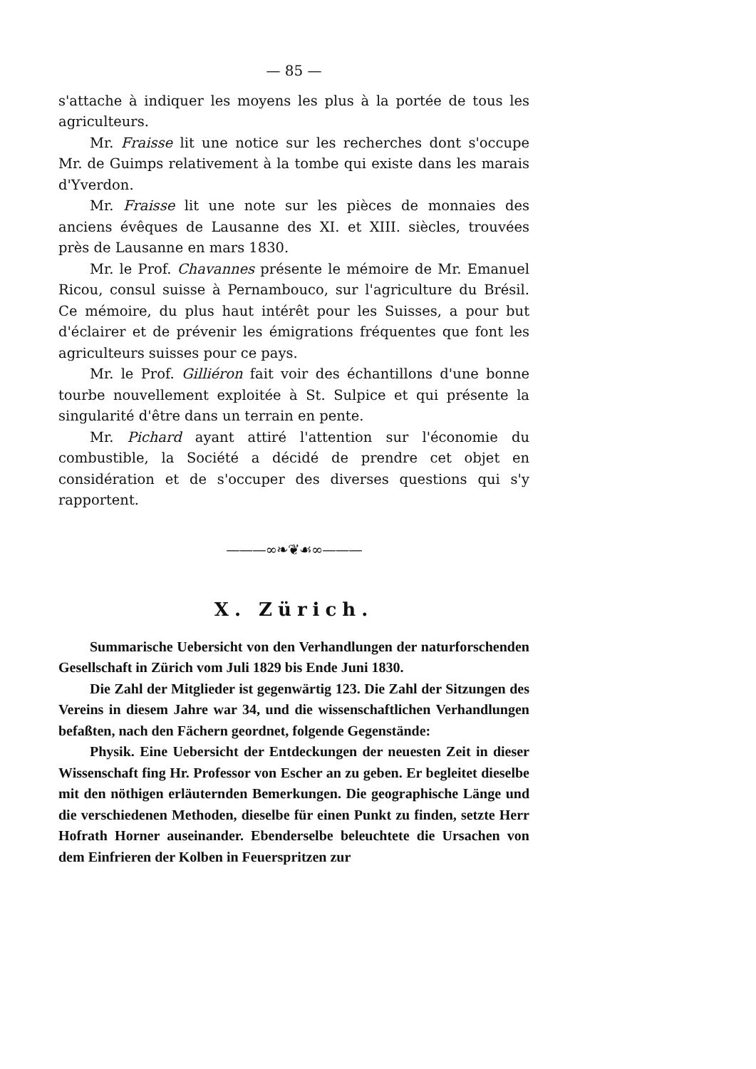— 85 —
s'attache à indiquer les moyens les plus à la portée de tous les agriculteurs.
Mr. Fraisse lit une notice sur les recherches dont s'occupe Mr. de Guimps relativement à la tombe qui existe dans les marais d'Yverdon.
Mr. Fraisse lit une note sur les pièces de monnaies des anciens évêques de Lausanne des XI. et XIII. siècles, trouvées près de Lausanne en mars 1830.
Mr. le Prof. Chavannes présente le mémoire de Mr. Emanuel Ricou, consul suisse à Pernambouco, sur l'agriculture du Brésil. Ce mémoire, du plus haut intérêt pour les Suisses, a pour but d'éclairer et de prévenir les émigrations fréquentes que font les agriculteurs suisses pour ce pays.
Mr. le Prof. Gilliéron fait voir des échantillons d'une bonne tourbe nouvellement exploitée à St. Sulpice et qui présente la singularité d'être dans un terrain en pente.
Mr. Pichard ayant attiré l'attention sur l'économie du combustible, la Société a décidé de prendre cet objet en considération et de s'occuper des diverses questions qui s'y rapportent.
———∞❧❦☙∞———
X. Zürich.
Summarische Uebersicht von den Verhandlungen der naturforschenden Gesellschaft in Zürich vom Juli 1829 bis Ende Juni 1830.
Die Zahl der Mitglieder ist gegenwärtig 123. Die Zahl der Sitzungen des Vereins in diesem Jahre war 34, und die wissenschaftlichen Verhandlungen befaßten, nach den Fächern geordnet, folgende Gegenstände:
Physik. Eine Uebersicht der Entdeckungen der neuesten Zeit in dieser Wissenschaft fing Hr. Professor von Escher an zu geben. Er begleitet dieselbe mit den nöthigen erläuternden Bemerkungen. Die geographische Länge und die verschiedenen Methoden, dieselbe für einen Punkt zu finden, setzte Herr Hofrath Horner auseinander. Ebenderselbe beleuchtete die Ursachen von dem Einfrieren der Kolben in Feuerspritzen zur